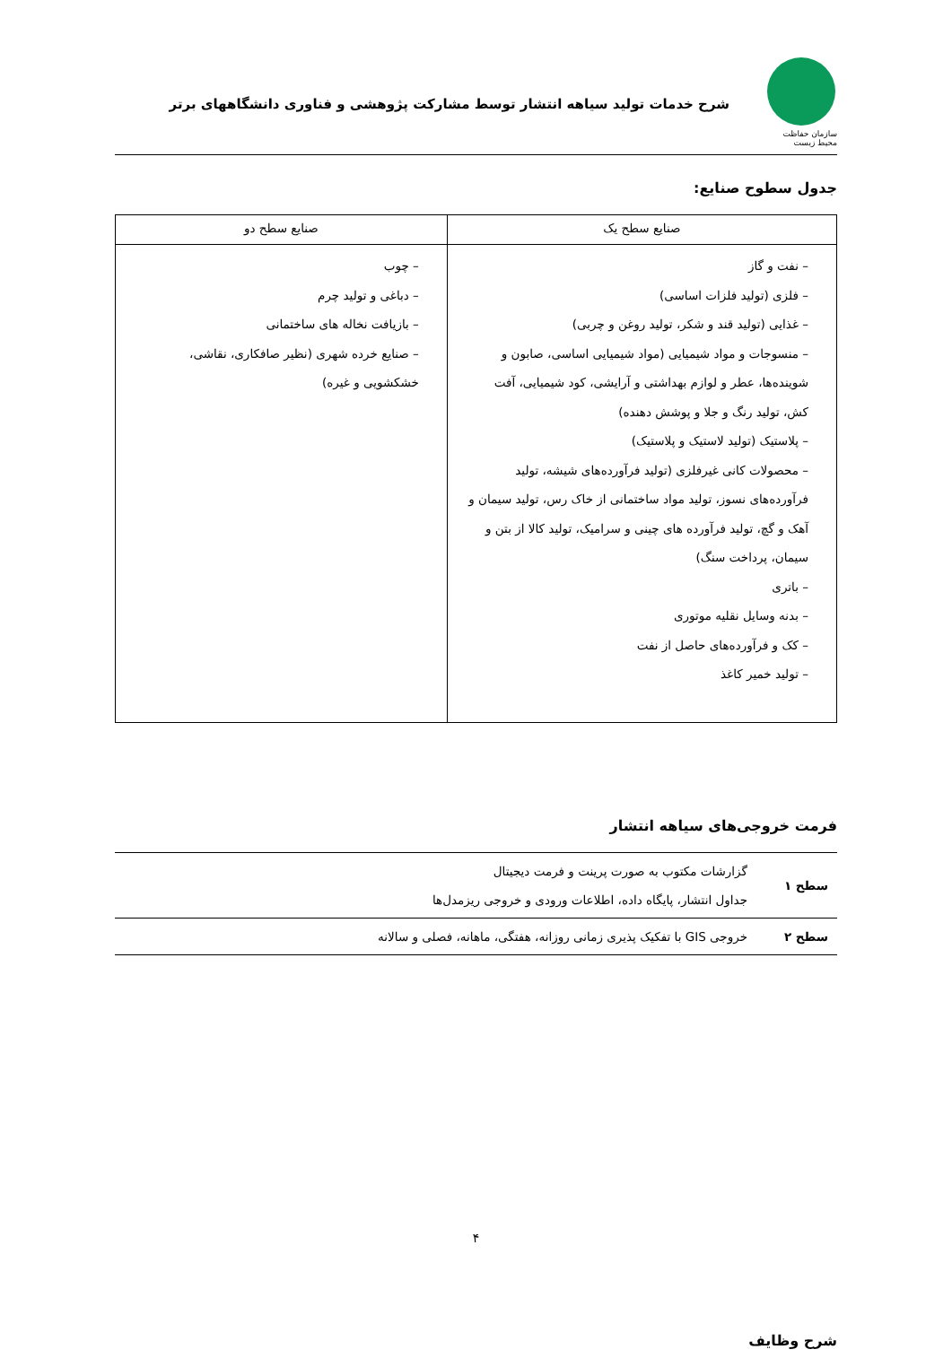سازمان حفاظت محیط زیست
شرح خدمات تولید سیاهه انتشار توسط مشارکت پژوهشی و فناوری دانشگاههای برتر
جدول سطوح صنایع:
| صنایع سطح یک | صنایع سطح دو |
| --- | --- |
| – نفت و گاز – فلزی (تولید فلزات اساسی) – غذایی (تولید قند و شکر، تولید روغن و چربی) – منسوجات و مواد شیمیایی (مواد شیمیایی اساسی، صابون و شوینده‌ها، عطر و لوازم بهداشتی و آرایشی، کود شیمیایی، آفت کش، تولید رنگ و جلا و پوشش دهنده) – پلاستیک (تولید لاستیک و پلاستیک) – محصولات کانی غیرفلزی (تولید فرآورده‌های شیشه، تولید فرآورده‌های نسوز، تولید مواد ساختمانی از خاک رس، تولید سیمان و آهک و گچ، تولید فرآورده های چینی و سرامیک، تولید کالا از بتن و سیمان، پرداخت سنگ) – باتری – بدنه وسایل نقلیه موتوری – کک و فرآورده‌های حاصل از نفت – تولید خمیر کاغذ | – چوب – دباغی و تولید چرم – بازیافت نخاله های ساختمانی – صنایع خرده شهری (نظیر صافکاری، نقاشی، خشکشویی و غیره) |
فرمت خروجی‌های سیاهه انتشار
| سطح ۱ | گزارشات مکتوب به صورت پرینت و فرمت دیجیتال جداول انتشار، پایگاه داده، اطلاعات ورودی و خروجی ریزمدل‌ها |
| سطح ۲ | خروجی GIS با تفکیک پذیری زمانی روزانه، هفتگی، ماهانه، فصلی و سالانه |
شرح وظایف
۴